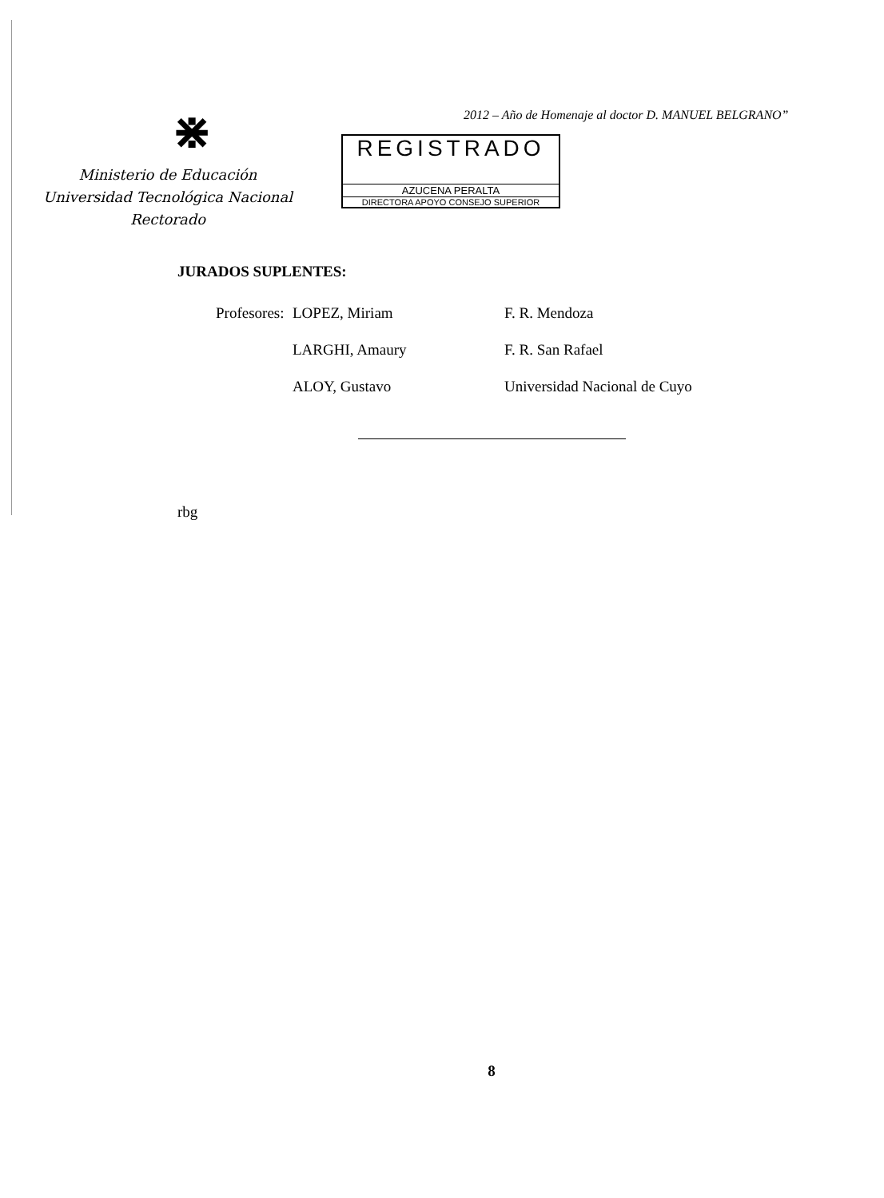⋇
Ministerio de Educación
Universidad Tecnológica Nacional
Rectorado
2012 – Año de Homenaje al doctor D. MANUEL BELGRANO”
REGISTRADO
AZUCENA PERALTA
DIRECTORA APOYO CONSEJO SUPERIOR
JURADOS SUPLENTES:
| Profesores: | LOPEZ, Miriam | F. R. Mendoza |
| | LARGHI, Amaury | F. R. San Rafael |
| | ALOY, Gustavo | Universidad Nacional de Cuyo |
rbg
8